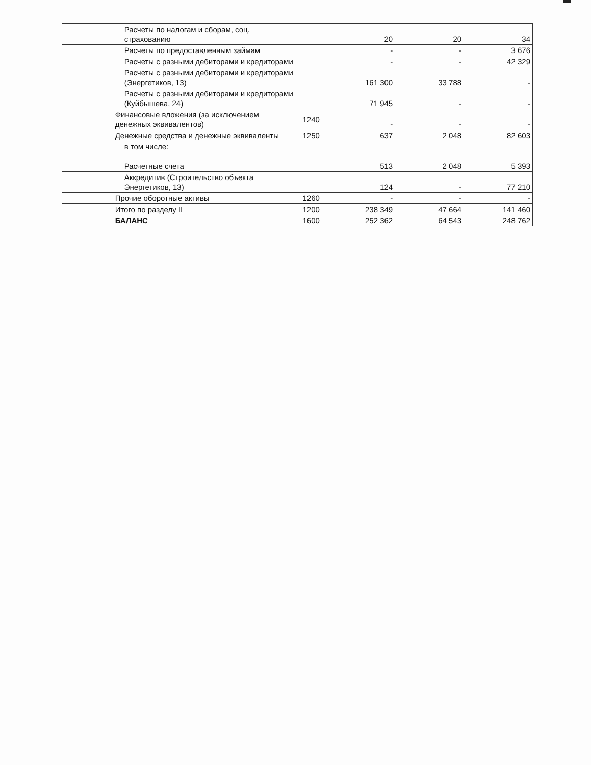| | Расчеты по налогам и сборам, соц. страхованию | | 20 | 20 | 34 |
| | Расчеты по предоставленным займам | | - | - | 3 676 |
| | Расчеты с разными дебиторами и кредиторами | | - | - | 42 329 |
| | Расчеты с разными дебиторами и кредиторами (Энергетиков, 13) | | 161 300 | 33 788 | - |
| | Расчеты с разными дебиторами и кредиторами (Куйбышева, 24) | | 71 945 | - | - |
| | Финансовые вложения (за исключением денежных эквивалентов) | 1240 | - | - | - |
| | Денежные средства и денежные эквиваленты | 1250 | 637 | 2 048 | 82 603 |
| | в том числе: Расчетные счета | | 513 | 2 048 | 5 393 |
| | Аккредитив (Строительство объекта Энергетиков, 13) | | 124 | - | 77 210 |
| | Прочие оборотные активы | 1260 | - | - | - |
| | Итого по разделу II | 1200 | 238 349 | 47 664 | 141 460 |
| | БАЛАНС | 1600 | 252 362 | 64 543 | 248 762 |